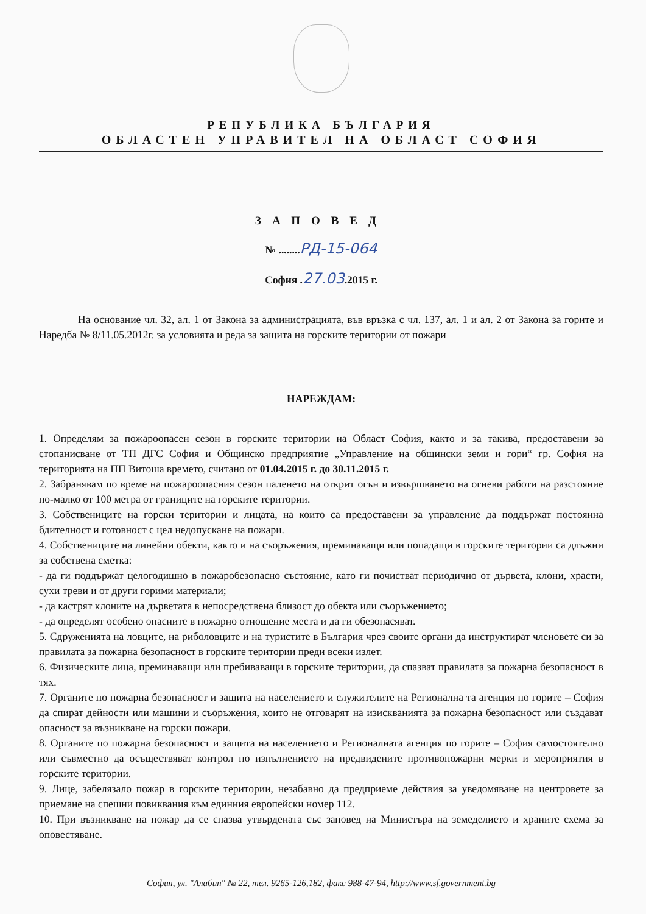РЕПУБЛИКА БЪЛГАРИЯ
ОБЛАСТЕН УПРАВИТЕЛ НА ОБЛАСТ СОФИЯ
ЗАПОВЕД
№ ........РД-15-064
София .27.03.2015 г.
На основание чл. 32, ал. 1 от Закона за администрацията, във връзка с чл. 137, ал. 1 и ал. 2 от Закона за горите и Наредба № 8/11.05.2012г. за условията и реда за защита на горските територии от пожари
НАРЕЖДАМ:
1. Определям за пожароопасен сезон в горските територии на Област София, както и за такива, предоставени за стопанисване от ТП ДГС София и Общинско предприятие „Управление на общински земи и гори“ гр. София на територията на ПП Витоша времето, считано от 01.04.2015 г. до 30.11.2015 г.
2. Забранявам по време на пожароопасния сезон паленето на открит огън и извършването на огневи работи на разстояние по-малко от 100 метра от границите на горските територии.
3. Собствениците на горски територии и лицата, на които са предоставени за управление да поддържат постоянна бдителност и готовност с цел недопускане на пожари.
4. Собствениците на линейни обекти, както и на съоръжения, преминаващи или попадащи в горските територии са длъжни за собствена сметка:
- да ги поддържат целогодишно в пожаробезопасно състояние, като ги почистват периодично от дървета, клони, храсти, сухи треви и от други горими материали;
- да кастрят клоните на дърветата в непосредствена близост до обекта или съоръжението;
- да определят особено опасните в пожарно отношение места и да ги обезопасяват.
5. Сдруженията на ловците, на риболовците и на туристите в България чрез своите органи да инструктират членовете си за правилата за пожарна безопасност в горските територии преди всеки излет.
6. Физическите лица, преминаващи или пребиваващи в горските територии, да спазват правилата за пожарна безопасност в тях.
7. Органите по пожарна безопасност и защита на населението и служителите на Регионална та агенция по горите – София да спират дейности или машини и съоръжения, които не отговарят на изискванията за пожарна безопасност или създават опасност за възникване на горски пожари.
8. Органите по пожарна безопасност и защита на населението и Регионалната агенция по горите – София самостоятелно или съвместно да осъществяват контрол по изпълнението на предвидените противопожарни мерки и мероприятия в горските територии.
9. Лице, забелязало пожар в горските територии, незабавно да предприеме действия за уведомяване на центровете за приемане на спешни повиквания към единния европейски номер 112.
10. При възникване на пожар да се спазва утвърдената със заповед на Министъра на земеделието и храните схема за оповестяване.
София, ул. "Алабин" № 22, тел. 9265-126,182, факс 988-47-94, http://www.sf.government.bg